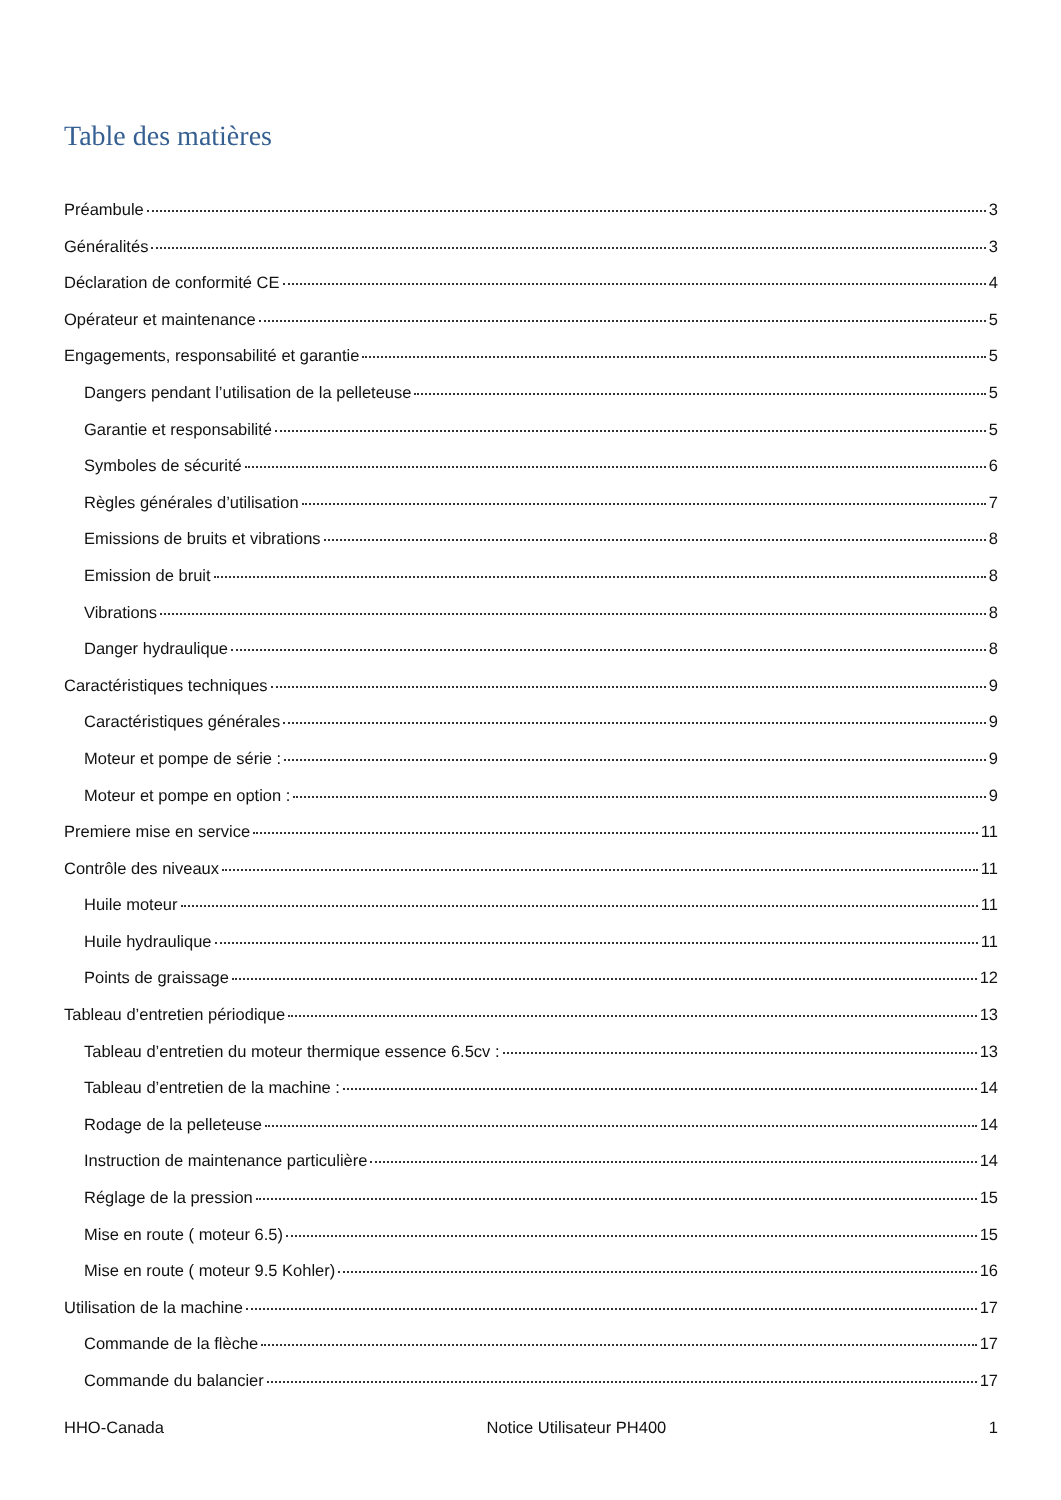Table des matières
Préambule 3
Généralités 3
Déclaration de conformité CE 4
Opérateur et maintenance 5
Engagements, responsabilité et garantie 5
Dangers pendant l’utilisation de la pelleteuse 5
Garantie et responsabilité 5
Symboles de sécurité 6
Règles générales d’utilisation 7
Emissions de bruits et vibrations 8
Emission de bruit 8
Vibrations 8
Danger hydraulique 8
Caractéristiques techniques 9
Caractéristiques générales 9
Moteur et pompe de série : 9
Moteur et pompe en option : 9
Premiere mise en service 11
Contrôle des niveaux 11
Huile moteur 11
Huile hydraulique 11
Points de graissage 12
Tableau d’entretien périodique 13
Tableau d’entretien du moteur thermique essence 6.5cv : 13
Tableau d’entretien de la machine : 14
Rodage de la pelleteuse 14
Instruction de maintenance particulière 14
Réglage de la pression 15
Mise en route ( moteur 6.5) 15
Mise en route ( moteur 9.5 Kohler) 16
Utilisation de la machine 17
Commande de la flèche 17
Commande du balancier 17
HHO-Canada Notice Utilisateur PH400 1